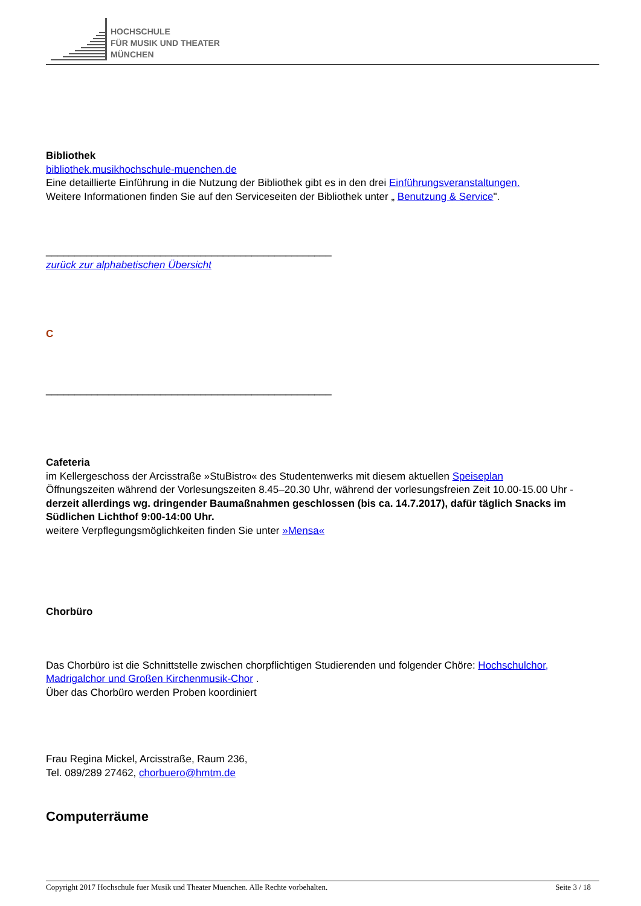HOCHSCHULE
FÜR MUSIK UND THEATER
MÜNCHEN
Bibliothek
bibliothek.musikhochschule-muenchen.de
Eine detaillierte Einführung in die Nutzung der Bibliothek gibt es in den drei Einführungsveranstaltungen.
Weitere Informationen finden Sie auf den Serviceseiten der Bibliothek unter „ Benutzung & Service".
__________________________________________________
zurück zur alphabetischen Übersicht
C
__________________________________________________
Cafeteria
im Kellergeschoss der Arcisstraße »StuBistro« des Studentenwerks mit diesem aktuellen Speiseplan
Öffnungszeiten während der Vorlesungszeiten 8.45–20.30 Uhr, während der vorlesungsfreien Zeit 10.00-15.00 Uhr - derzeit allerdings wg. dringender Baumaßnahmen geschlossen (bis ca. 14.7.2017), dafür täglich Snacks im Südlichen Lichthof 9:00-14:00 Uhr.
weitere Verpflegungsmöglichkeiten finden Sie unter »Mensa«
Chorbüro
Das Chorbüro ist die Schnittstelle zwischen chorpflichtigen Studierenden und folgender Chöre: Hochschulchor, Madrigalchor und Großen Kirchenmusik-Chor .
Über das Chorbüro werden Proben koordiniert
Frau Regina Mickel, Arcisstraße, Raum 236,
Tel. 089/289 27462, chorbuero@hmtm.de
Computerräume
Copyright 2017 Hochschule fuer Musik und Theater Muenchen. Alle Rechte vorbehalten. Seite 3 / 18